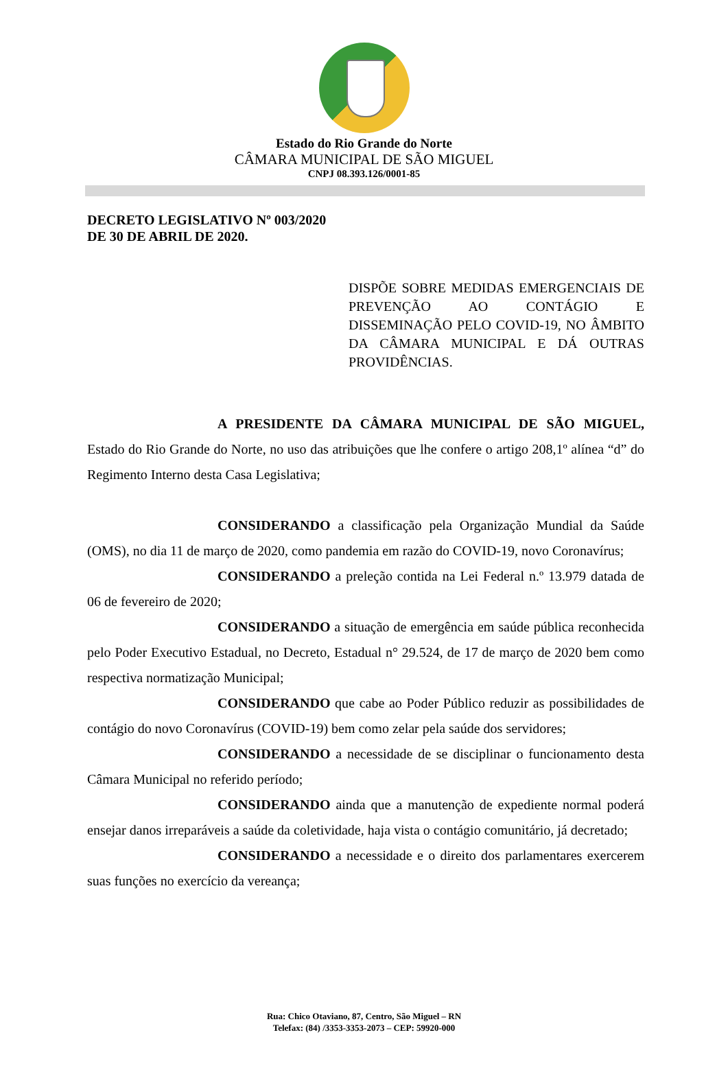Estado do Rio Grande do Norte
CÂMARA MUNICIPAL DE SÃO MIGUEL
CNPJ 08.393.126/0001-85
DECRETO LEGISLATIVO Nº 003/2020
DE 30 DE ABRIL DE 2020.
DISPÕE SOBRE MEDIDAS EMERGENCIAIS DE PREVENÇÃO AO CONTÁGIO E DISSEMINAÇÃO PELO COVID-19, NO ÂMBITO DA CÂMARA MUNICIPAL E DÁ OUTRAS PROVIDÊNCIAS.
A PRESIDENTE DA CÂMARA MUNICIPAL DE SÃO MIGUEL, Estado do Rio Grande do Norte, no uso das atribuições que lhe confere o artigo 208,1º alínea “d” do Regimento Interno desta Casa Legislativa;
CONSIDERANDO a classificação pela Organização Mundial da Saúde (OMS), no dia 11 de março de 2020, como pandemia em razão do COVID-19, novo Coronavírus;
CONSIDERANDO a preleção contida na Lei Federal n.º 13.979 datada de 06 de fevereiro de 2020;
CONSIDERANDO a situação de emergência em saúde pública reconhecida pelo Poder Executivo Estadual, no Decreto, Estadual n° 29.524, de 17 de março de 2020 bem como respectiva normatização Municipal;
CONSIDERANDO que cabe ao Poder Público reduzir as possibilidades de contágio do novo Coronavírus (COVID-19) bem como zelar pela saúde dos servidores;
CONSIDERANDO a necessidade de se disciplinar o funcionamento desta Câmara Municipal no referido período;
CONSIDERANDO ainda que a manutenção de expediente normal poderá ensejar danos irreparáveis a saúde da coletividade, haja vista o contágio comunitário, já decretado;
CONSIDERANDO a necessidade e o direito dos parlamentares exercerem suas funções no exercício da vereança;
Rua: Chico Otaviano, 87, Centro, São Miguel – RN
Telefax: (84) /3353-3353-2073 – CEP: 59920-000